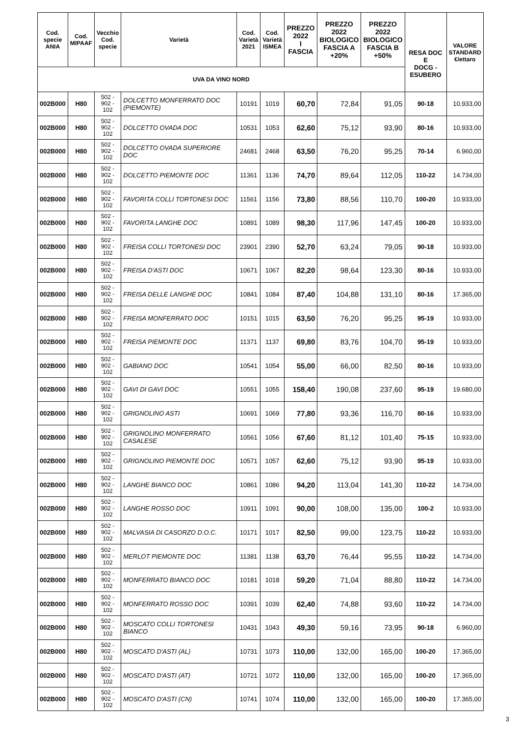| Cod. specie ANIA | Cod. MIPAAF | Vecchio Cod. specie | Varietà | Cod. Varietà 2021 | Cod. Varietà ISMEA | PREZZO 2022 I FASCIA | PREZZO 2022 BIOLOGICO FASCIA A +20% | PREZZO 2022 BIOLOGICO FASCIA B +50% | | VALORE STANDARD €/ettaro |
| --- | --- | --- | --- | --- | --- | --- | --- | --- | --- | --- |
| | | | | | | | | | RESA DOC E DOCG - ESUBERO | |
| UVA DA VINO NORD | | | | | | | | | | |
| 002B000 | H80 | 502 - 902 - 102 | DOLCETTO MONFERRATO DOC (PIEMONTE) | 10191 | 1019 | 60,70 | 72,84 | 91,05 | 90-18 | 10.933,00 |
| 002B000 | H80 | 502 - 902 - 102 | DOLCETTO OVADA DOC | 10531 | 1053 | 62,60 | 75,12 | 93,90 | 80-16 | 10.933,00 |
| 002B000 | H80 | 502 - 902 - 102 | DOLCETTO OVADA SUPERIORE DOC | 24681 | 2468 | 63,50 | 76,20 | 95,25 | 70-14 | 6.960,00 |
| 002B000 | H80 | 502 - 902 - 102 | DOLCETTO PIEMONTE DOC | 11361 | 1136 | 74,70 | 89,64 | 112,05 | 110-22 | 14.734,00 |
| 002B000 | H80 | 502 - 902 - 102 | FAVORITA COLLI TORTONESI DOC | 11561 | 1156 | 73,80 | 88,56 | 110,70 | 100-20 | 10.933,00 |
| 002B000 | H80 | 502 - 902 - 102 | FAVORITA LANGHE DOC | 10891 | 1089 | 98,30 | 117,96 | 147,45 | 100-20 | 10.933,00 |
| 002B000 | H80 | 502 - 902 - 102 | FREISA COLLI TORTONESI DOC | 23901 | 2390 | 52,70 | 63,24 | 79,05 | 90-18 | 10.933,00 |
| 002B000 | H80 | 502 - 902 - 102 | FREISA D'ASTI DOC | 10671 | 1067 | 82,20 | 98,64 | 123,30 | 80-16 | 10.933,00 |
| 002B000 | H80 | 502 - 902 - 102 | FREISA DELLE LANGHE DOC | 10841 | 1084 | 87,40 | 104,88 | 131,10 | 80-16 | 17.365,00 |
| 002B000 | H80 | 502 - 902 - 102 | FREISA MONFERRATO DOC | 10151 | 1015 | 63,50 | 76,20 | 95,25 | 95-19 | 10.933,00 |
| 002B000 | H80 | 502 - 902 - 102 | FREISA PIEMONTE DOC | 11371 | 1137 | 69,80 | 83,76 | 104,70 | 95-19 | 10.933,00 |
| 002B000 | H80 | 502 - 902 - 102 | GABIANO DOC | 10541 | 1054 | 55,00 | 66,00 | 82,50 | 80-16 | 10.933,00 |
| 002B000 | H80 | 502 - 902 - 102 | GAVI DI GAVI DOC | 10551 | 1055 | 158,40 | 190,08 | 237,60 | 95-19 | 19.680,00 |
| 002B000 | H80 | 502 - 902 - 102 | GRIGNOLINO ASTI | 10691 | 1069 | 77,80 | 93,36 | 116,70 | 80-16 | 10.933,00 |
| 002B000 | H80 | 502 - 902 - 102 | GRIGNOLINO MONFERRATO CASALESE | 10561 | 1056 | 67,60 | 81,12 | 101,40 | 75-15 | 10.933,00 |
| 002B000 | H80 | 502 - 902 - 102 | GRIGNOLINO PIEMONTE DOC | 10571 | 1057 | 62,60 | 75,12 | 93,90 | 95-19 | 10.933,00 |
| 002B000 | H80 | 502 - 902 - 102 | LANGHE BIANCO DOC | 10861 | 1086 | 94,20 | 113,04 | 141,30 | 110-22 | 14.734,00 |
| 002B000 | H80 | 502 - 902 - 102 | LANGHE ROSSO DOC | 10911 | 1091 | 90,00 | 108,00 | 135,00 | 100-2 | 10.933,00 |
| 002B000 | H80 | 502 - 902 - 102 | MALVASIA DI CASORZO D.O.C. | 10171 | 1017 | 82,50 | 99,00 | 123,75 | 110-22 | 10.933,00 |
| 002B000 | H80 | 502 - 902 - 102 | MERLOT PIEMONTE DOC | 11381 | 1138 | 63,70 | 76,44 | 95,55 | 110-22 | 14.734,00 |
| 002B000 | H80 | 502 - 902 - 102 | MONFERRATO BIANCO DOC | 10181 | 1018 | 59,20 | 71,04 | 88,80 | 110-22 | 14.734,00 |
| 002B000 | H80 | 502 - 902 - 102 | MONFERRATO ROSSO DOC | 10391 | 1039 | 62,40 | 74,88 | 93,60 | 110-22 | 14.734,00 |
| 002B000 | H80 | 502 - 902 - 102 | MOSCATO COLLI TORTONESI BIANCO | 10431 | 1043 | 49,30 | 59,16 | 73,95 | 90-18 | 6.960,00 |
| 002B000 | H80 | 502 - 902 - 102 | MOSCATO D'ASTI (AL) | 10731 | 1073 | 110,00 | 132,00 | 165,00 | 100-20 | 17.365,00 |
| 002B000 | H80 | 502 - 902 - 102 | MOSCATO D'ASTI (AT) | 10721 | 1072 | 110,00 | 132,00 | 165,00 | 100-20 | 17.365,00 |
| 002B000 | H80 | 502 - 902 - 102 | MOSCATO D'ASTI (CN) | 10741 | 1074 | 110,00 | 132,00 | 165,00 | 100-20 | 17.365,00 |
3